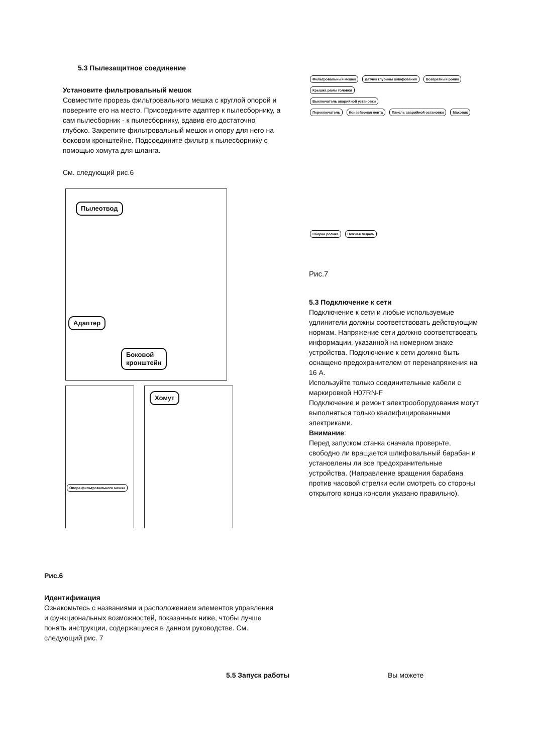5.3 Пылезащитное соединение
Установите фильтровальный мешок
Совместите прорезь фильтровального мешка с круглой опорой и поверните его на место. Присоедините адаптер к пылесборнику, а сам пылесборник - к пылесборнику, вдавив его достаточно глубоко. Закрепите фильтровальный мешок и опору для него на боковом кронштейне. Подсоедините фильтр к пылесборнику с помощью хомута для шланга.
См. следующий рис.6
Пылеотвод
Адаптер
Боковой
кронштейн
Опора фильтровального мешка
Хомут
Фильтровальный мешок Датчик глубины шлифования Возвратный ролик Крышка рамы головки
Выключатель аварийной установки
Переключатель Конвейерная лента Панель аварийной остановки Маховик
Сборка ролика Ножная педаль
Рис.7
5.3 Подключение к сети
Подключение к сети и любые используемые удлинители должны соответствовать действующим нормам. Напряжение сети должно соответствовать информации, указанной на номерном знаке устройства. Подключение к сети должно быть оснащено предохранителем от перенапряжения на 16 А.
Используйте только соединительные кабели с маркировкой H07RN-F
Подключение и ремонт электрооборудования могут выполняться только квалифицированными электриками.
Внимание:
Перед запуском станка сначала проверьте, свободно ли вращается шлифовальный барабан и установлены ли все предохранительные устройства. (Направление вращения барабана против часовой стрелки если смотреть со стороны открытого конца консоли указано правильно).
Рис.6
Идентификация
Ознакомьтесь с названиями и расположением элементов управления и функциональных возможностей, показанных ниже, чтобы лучше понять инструкции, содержащиеся в данном руководстве. См. следующий рис. 7
5.5 Запуск работы Вы можете